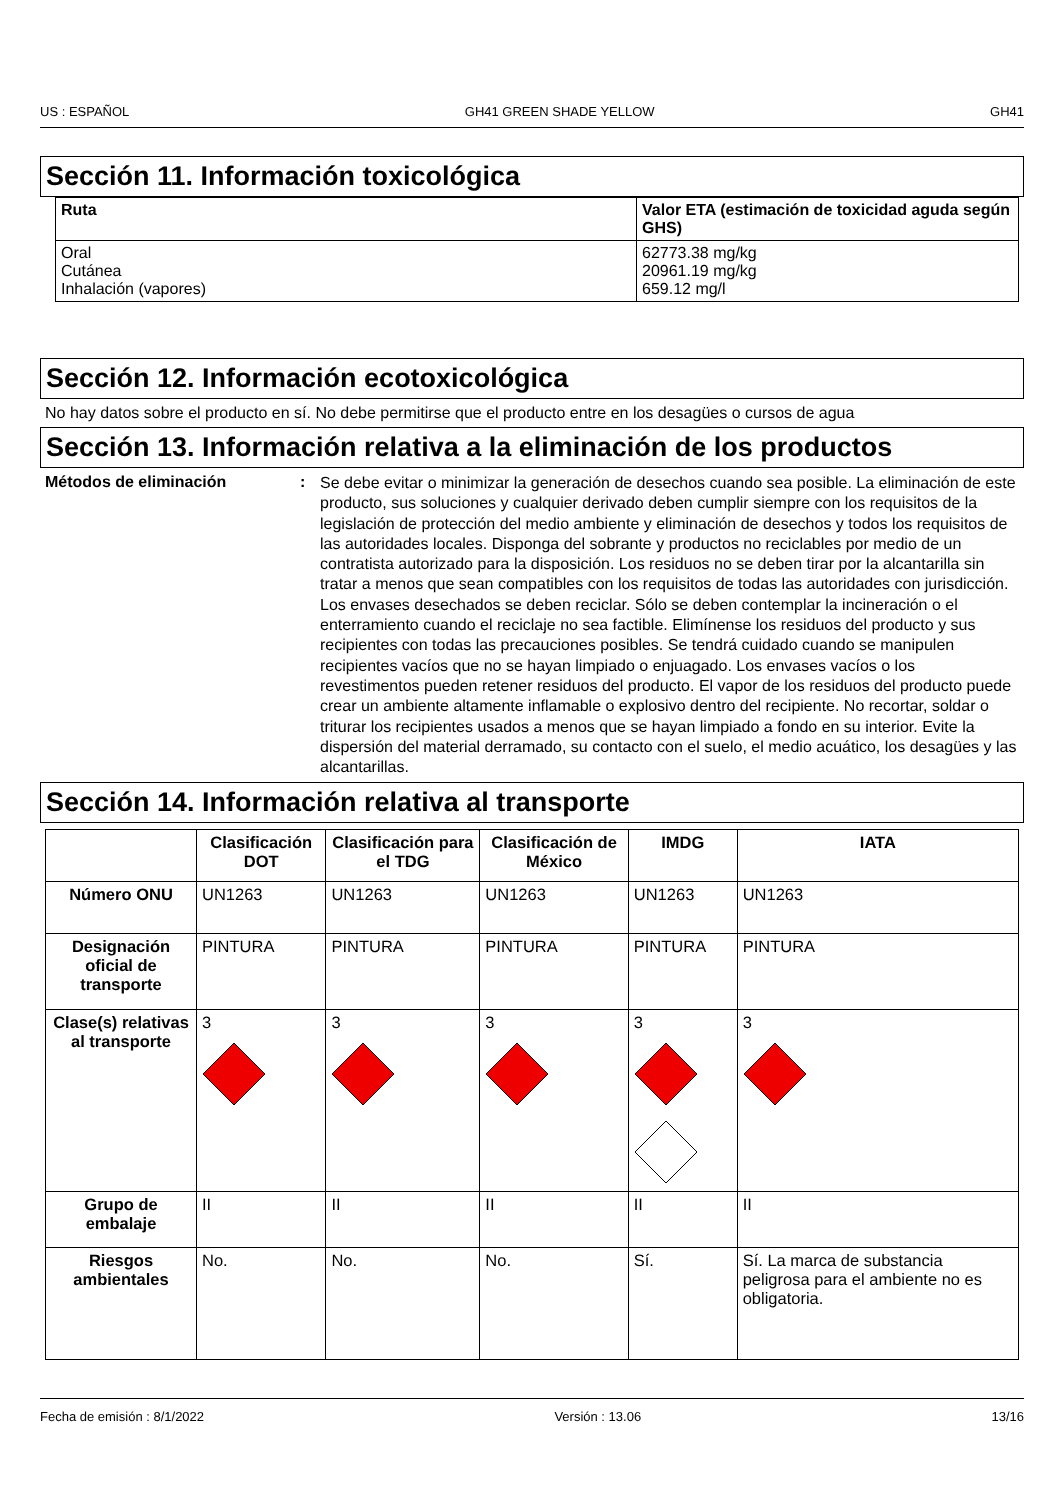US : ESPAÑOL GH41 GREEN SHADE YELLOW GH41
Sección 11. Información toxicológica
| Ruta | Valor ETA (estimación de toxicidad aguda según GHS) |
| --- | --- |
| Oral Cutánea Inhalación (vapores) | 62773.38 mg/kg 20961.19 mg/kg 659.12 mg/l |
Sección 12. Información ecotoxicológica
No hay datos sobre el producto en sí. No debe permitirse que el producto entre en los desagües o cursos de agua
Sección 13. Información relativa a la eliminación de los productos
Métodos de eliminación:
Se debe evitar o minimizar la generación de desechos cuando sea posible. La eliminación de este producto, sus soluciones y cualquier derivado deben cumplir siempre con los requisitos de la legislación de protección del medio ambiente y eliminación de desechos y todos los requisitos de las autoridades locales. Disponga del sobrante y productos no reciclables por medio de un contratista autorizado para la disposición. Los residuos no se deben tirar por la alcantarilla sin tratar a menos que sean compatibles con los requisitos de todas las autoridades con jurisdicción. Los envases desechados se deben reciclar. Sólo se deben contemplar la incineración o el enterramiento cuando el reciclaje no sea factible. Elimínense los residuos del producto y sus recipientes con todas las precauciones posibles. Se tendrá cuidado cuando se manipulen recipientes vacíos que no se hayan limpiado o enjuagado. Los envases vacíos o los revestimentos pueden retener residuos del producto. El vapor de los residuos del producto puede crear un ambiente altamente inflamable o explosivo dentro del recipiente. No recortar, soldar o triturar los recipientes usados a menos que se hayan limpiado a fondo en su interior. Evite la dispersión del material derramado, su contacto con el suelo, el medio acuático, los desagües y las alcantarillas.
Sección 14. Información relativa al transporte
| | Clasificación DOT | Clasificación para el TDG | Clasificación de México | IMDG | IATA |
| --- | --- | --- | --- | --- | --- |
| Número ONU | UN1263 | UN1263 | UN1263 | UN1263 | UN1263 |
| Designación oficial de transporte | PINTURA | PINTURA | PINTURA | PINTURA | PINTURA |
| Clase(s) relativas al transporte | 3 | 3 | 3 | 3 | 3 |
| Grupo de embalaje | II | II | II | II | II |
| Riesgos ambientales | No. | No. | No. | Sí. | Sí. La marca de substancia peligrosa para el ambiente no es obligatoria. |
Fecha de emisión : 8/1/2022 Versión : 13.06 13/16